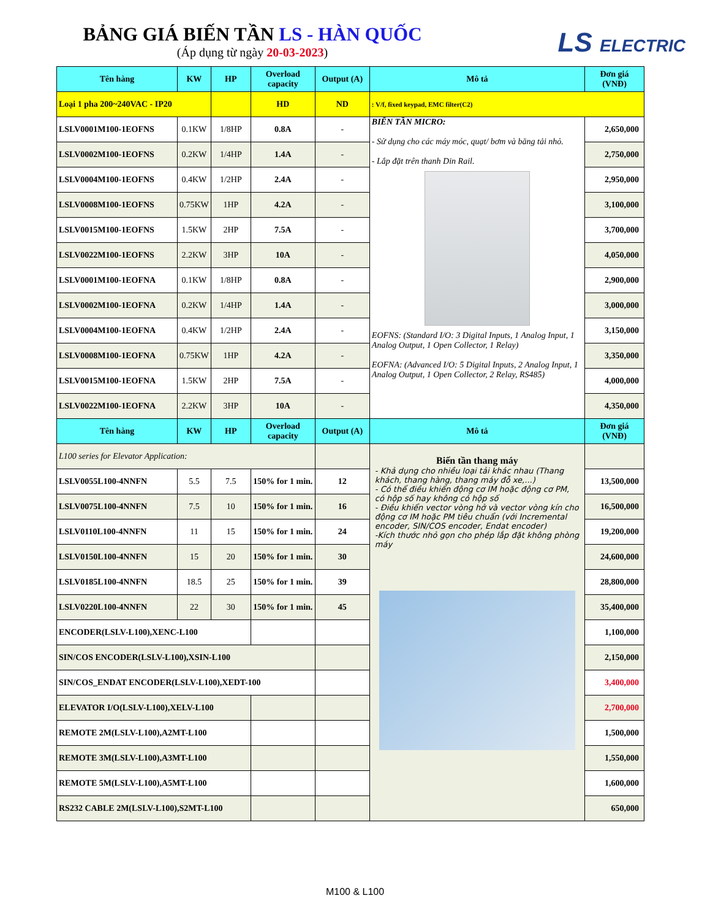BẢNG GIÁ BIẾN TẦN LS - HÀN QUỐC
(Áp dụng từ ngày 20-03-2023)
LS ELECTRIC
| Tên hàng | KW | HP | Overload capacity | Output (A) | Mô tả | Đơn giá (VNĐ) |
| --- | --- | --- | --- | --- | --- | --- |
| Loại 1 pha 200~240VAC - IP20 | | | HD | ND | : V/f, fixed keypad, EMC filter(C2) | |
| LSLV0001M100-1EOFNS | 0.1KW | 1/8HP | 0.8A | - | BIẾN TẦN MICRO: - Sử dụng cho các máy móc, quạt/ bơm và băng tải nhỏ. - Lắp đặt trên thanh Din Rail. EOFNS: (Standard I/O: 3 Digital Inputs, 1 Analog Input, 1 Analog Output, 1 Open Collector, 1 Relay) EOFNA: (Advanced I/O: 5 Digital Inputs, 2 Analog Input, 1 Analog Output, 1 Open Collector, 2 Relay, RS485) | 2,650,000 |
| LSLV0002M100-1EOFNS | 0.2KW | 1/4HP | 1.4A | - | | 2,750,000 |
| LSLV0004M100-1EOFNS | 0.4KW | 1/2HP | 2.4A | - | | 2,950,000 |
| LSLV0008M100-1EOFNS | 0.75KW | 1HP | 4.2A | - | | 3,100,000 |
| LSLV0015M100-1EOFNS | 1.5KW | 2HP | 7.5A | - | | 3,700,000 |
| LSLV0022M100-1EOFNS | 2.2KW | 3HP | 10A | - | | 4,050,000 |
| LSLV0001M100-1EOFNA | 0.1KW | 1/8HP | 0.8A | - | | 2,900,000 |
| LSLV0002M100-1EOFNA | 0.2KW | 1/4HP | 1.4A | - | | 3,000,000 |
| LSLV0004M100-1EOFNA | 0.4KW | 1/2HP | 2.4A | - | | 3,150,000 |
| LSLV0008M100-1EOFNA | 0.75KW | 1HP | 4.2A | - | | 3,350,000 |
| LSLV0015M100-1EOFNA | 1.5KW | 2HP | 7.5A | - | | 4,000,000 |
| LSLV0022M100-1EOFNA | 2.2KW | 3HP | 10A | - | | 4,350,000 |
| Tên hàng | KW | HP | Overload capacity | Output (A) | Mô tả | Đơn giá (VNĐ) |
| L100 series for Elevator Application: | | | | | Biến tần thang máy - Khả dụng cho nhiều loại tải khác nhau (Thang khách, thang hàng, thang máy đỗ xe,...) - Có thể điều khiển động cơ IM hoặc động cơ PM, có hộp số hay không có hộp số - Điều khiển vector vòng hở và vector vòng kín cho động cơ IM hoặc PM tiêu chuẩn (với Incremental encoder, SIN/COS encoder, Endat encoder) -Kích thước nhỏ gọn cho phép lắp đặt không phòng máy | |
| LSLV0055L100-4NNFN | 5.5 | 7.5 | 150% for 1 min. | 12 | | 13,500,000 |
| LSLV0075L100-4NNFN | 7.5 | 10 | 150% for 1 min. | 16 | | 16,500,000 |
| LSLV0110L100-4NNFN | 11 | 15 | 150% for 1 min. | 24 | | 19,200,000 |
| LSLV0150L100-4NNFN | 15 | 20 | 150% for 1 min. | 30 | | 24,600,000 |
| LSLV0185L100-4NNFN | 18.5 | 25 | 150% for 1 min. | 39 | | 28,800,000 |
| LSLV0220L100-4NNFN | 22 | 30 | 150% for 1 min. | 45 | | 35,400,000 |
| ENCODER(LSLV-L100),XENC-L100 | | | | | | 1,100,000 |
| SIN/COS ENCODER(LSLV-L100),XSIN-L100 | | | | | | 2,150,000 |
| SIN/COS_ENDAT ENCODER(LSLV-L100),XEDT-100 | | | | | | 3,400,000 |
| ELEVATOR I/O(LSLV-L100),XELV-L100 | | | | | | 2,700,000 |
| REMOTE 2M(LSLV-L100),A2MT-L100 | | | | | | 1,500,000 |
| REMOTE 3M(LSLV-L100),A3MT-L100 | | | | | | 1,550,000 |
| REMOTE 5M(LSLV-L100),A5MT-L100 | | | | | | 1,600,000 |
| RS232 CABLE 2M(LSLV-L100),S2MT-L100 | | | | | | 650,000 |
M100 & L100